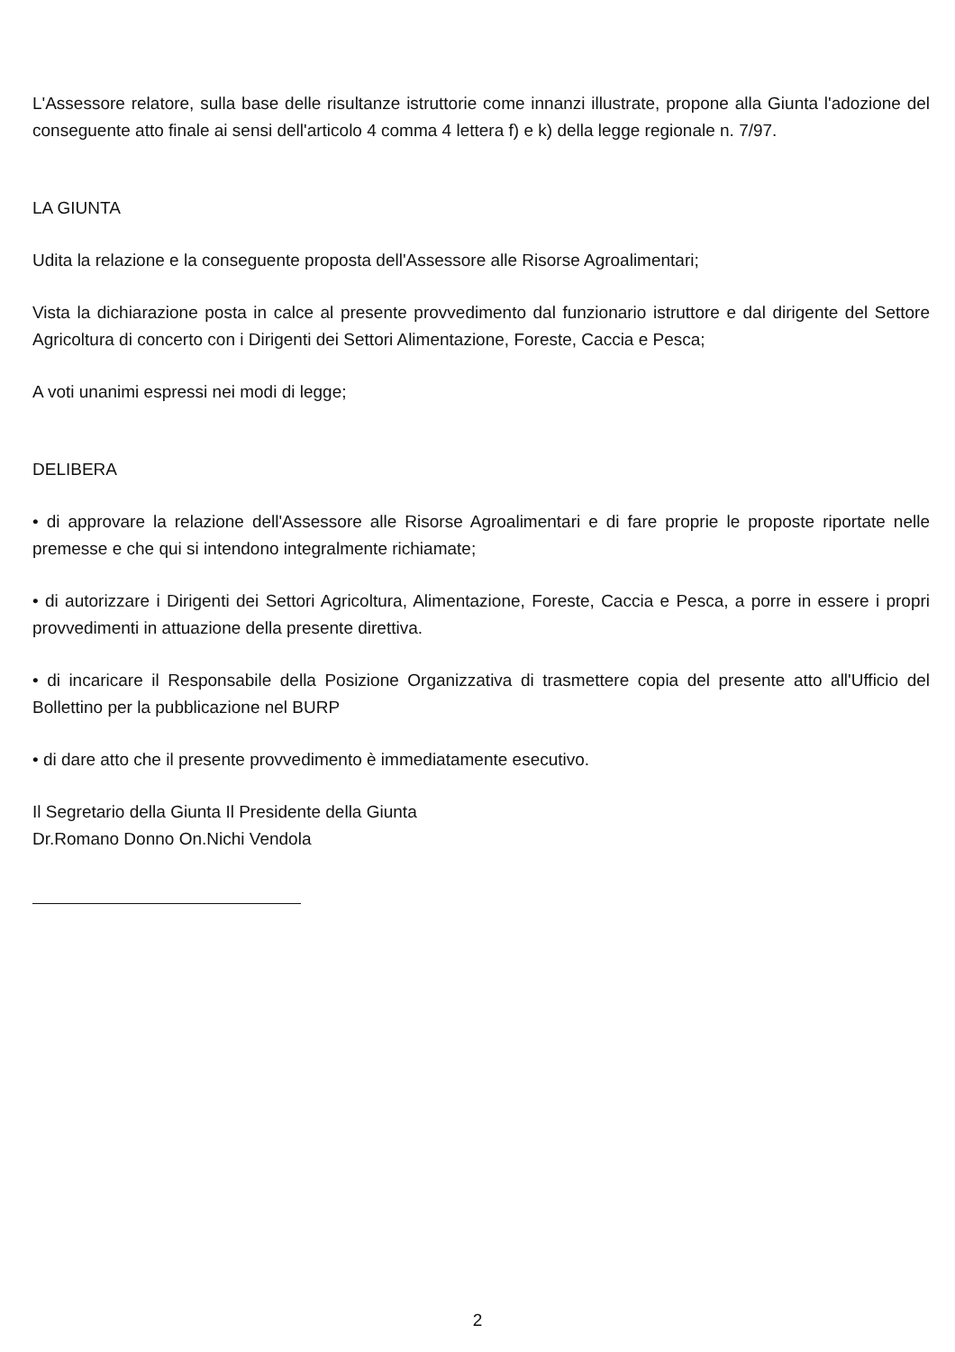L'Assessore relatore, sulla base delle risultanze istruttorie come innanzi illustrate, propone alla Giunta l'adozione del conseguente atto finale ai sensi dell'articolo 4 comma 4 lettera f) e k) della legge regionale n. 7/97.
LA GIUNTA
Udita la relazione e la conseguente proposta dell'Assessore alle Risorse Agroalimentari;
Vista la dichiarazione posta in calce al presente provvedimento dal funzionario istruttore e dal dirigente del Settore Agricoltura di concerto con i Dirigenti dei Settori Alimentazione, Foreste, Caccia e Pesca;
A voti unanimi espressi nei modi di legge;
DELIBERA
• di approvare la relazione dell'Assessore alle Risorse Agroalimentari e di fare proprie le proposte riportate nelle premesse e che qui si intendono integralmente richiamate;
• di autorizzare i Dirigenti dei Settori Agricoltura, Alimentazione, Foreste, Caccia e Pesca, a porre in essere i propri provvedimenti in attuazione della presente direttiva.
• di incaricare il Responsabile della Posizione Organizzativa di trasmettere copia del presente atto all'Ufficio del Bollettino per la pubblicazione nel BURP
• di dare atto che il presente provvedimento è immediatamente esecutivo.
Il Segretario della Giunta Il Presidente della Giunta
Dr.Romano Donno On.Nichi Vendola
2